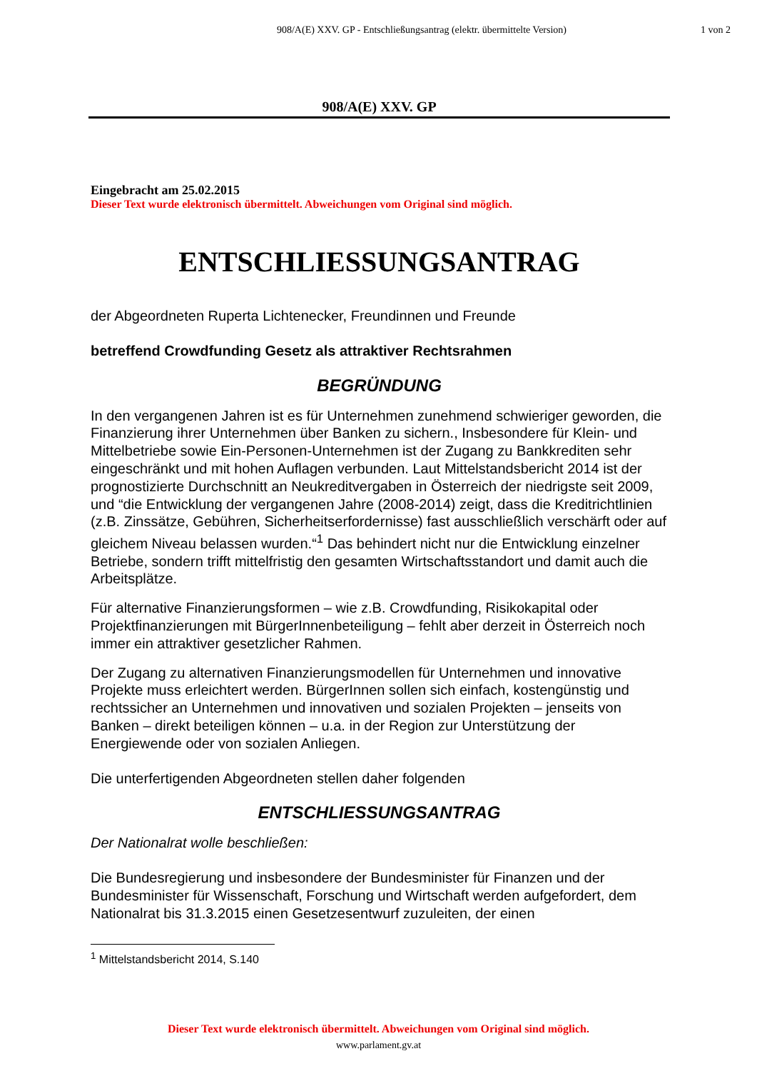908/A(E) XXV. GP - Entschließungsantrag (elektr. übermittelte Version)
1 von 2
908/A(E) XXV. GP
Eingebracht am 25.02.2015
Dieser Text wurde elektronisch übermittelt. Abweichungen vom Original sind möglich.
ENTSCHLIESSUNGSANTRAG
der Abgeordneten Ruperta Lichtenecker, Freundinnen und Freunde
betreffend Crowdfunding Gesetz als attraktiver Rechtsrahmen
BEGRÜNDUNG
In den vergangenen Jahren ist es für Unternehmen zunehmend schwieriger geworden, die Finanzierung ihrer Unternehmen über Banken zu sichern., Insbesondere für Klein- und Mittelbetriebe sowie Ein-Personen-Unternehmen ist der Zugang zu Bankkrediten sehr eingeschränkt und mit hohen Auflagen verbunden. Laut Mittelstandsbericht 2014 ist der prognostizierte Durchschnitt an Neukreditvergaben in Österreich der niedrigste seit 2009, und “die Entwicklung der vergangenen Jahre (2008-2014) zeigt, dass die Kreditrichtlinien (z.B. Zinssätze, Gebühren, Sicherheitserfordernisse) fast ausschließlich verschärft oder auf gleichem Niveau belassen wurden.“<sup>1</sup> Das behindert nicht nur die Entwicklung einzelner Betriebe, sondern trifft mittelfristig den gesamten Wirtschaftsstandort und damit auch die Arbeitsplätze.
Für alternative Finanzierungsformen – wie z.B. Crowdfunding, Risikokapital oder Projektfinanzierungen mit BürgerInnenbeteiligung – fehlt aber derzeit in Österreich noch immer ein attraktiver gesetzlicher Rahmen.
Der Zugang zu alternativen Finanzierungsmodellen für Unternehmen und innovative Projekte muss erleichtert werden. BürgerInnen sollen sich einfach, kostengünstig und rechtssicher an Unternehmen und innovativen und sozialen Projekten – jenseits von Banken – direkt beteiligen können – u.a. in der Region zur Unterstützung der Energiewende oder von sozialen Anliegen.
Die unterfertigenden Abgeordneten stellen daher folgenden
ENTSCHLIESSUNGSANTRAG
Der Nationalrat wolle beschließen:
Die Bundesregierung und insbesondere der Bundesminister für Finanzen und der Bundesminister für Wissenschaft, Forschung und Wirtschaft werden aufgefordert, dem Nationalrat bis 31.3.2015 einen Gesetzesentwurf zuzuleiten, der einen
<sup>1</sup> Mittelstandsbericht 2014, S.140
Dieser Text wurde elektronisch übermittelt. Abweichungen vom Original sind möglich.
www.parlament.gv.at